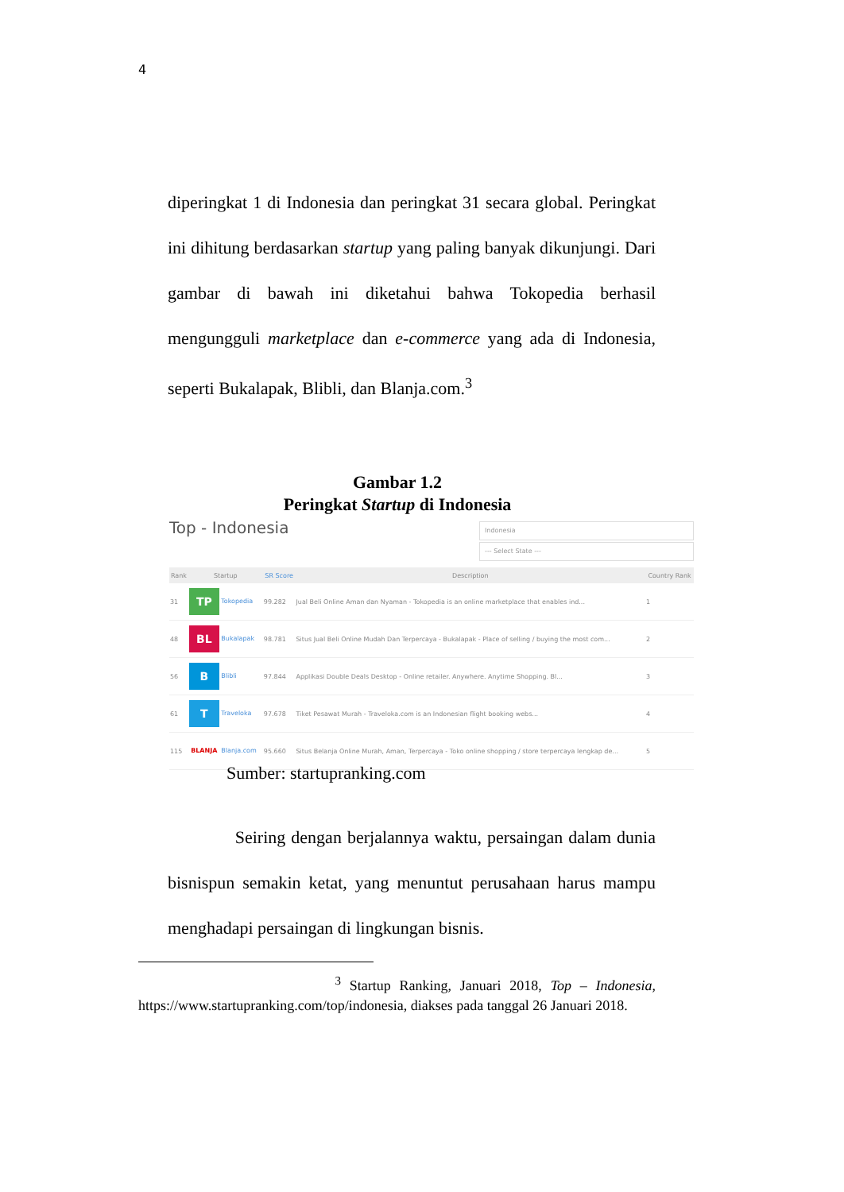4
diperingkat 1 di Indonesia dan peringkat 31 secara global. Peringkat ini dihitung berdasarkan startup yang paling banyak dikunjungi. Dari gambar di bawah ini diketahui bahwa Tokopedia berhasil mengungguli marketplace dan e-commerce yang ada di Indonesia, seperti Bukalapak, Blibli, dan Blanja.com.<sup>3</sup>
Gambar 1.2
Peringkat Startup di Indonesia
Top - Indonesia
Indonesia
--- Select State ---
| Rank | Startup | SR Score | Description | Country Rank |
| --- | --- | --- | --- | --- |
| 31 | TP Tokopedia | 99.282 | Jual Beli Online Aman dan Nyaman - Tokopedia is an online marketplace that enables ind... | 1 |
| 48 | BL Bukalapak | 98.781 | Situs Jual Beli Online Mudah Dan Terpercaya - Bukalapak - Place of selling / buying the most com... | 2 |
| 56 | B Blibli | 97.844 | Applikasi Double Deals Desktop - Online retailer. Anywhere. Anytime Shopping. Bl... | 3 |
| 61 | T Traveloka | 97.678 | Tiket Pesawat Murah - Traveloka.com is an Indonesian flight booking webs... | 4 |
| 115 | BLANJA Blanja.com | 95.660 | Situs Belanja Online Murah, Aman, Terpercaya - Toko online shopping / store terpercaya lengkap de... | 5 |
Sumber: startupranking.com
Seiring dengan berjalannya waktu, persaingan dalam dunia bisnispun semakin ketat, yang menuntut perusahaan harus mampu menghadapi persaingan di lingkungan bisnis.
<sup>3</sup> Startup Ranking, Januari 2018, Top – Indonesia, https://www.startupranking.com/top/indonesia, diakses pada tanggal 26 Januari 2018.